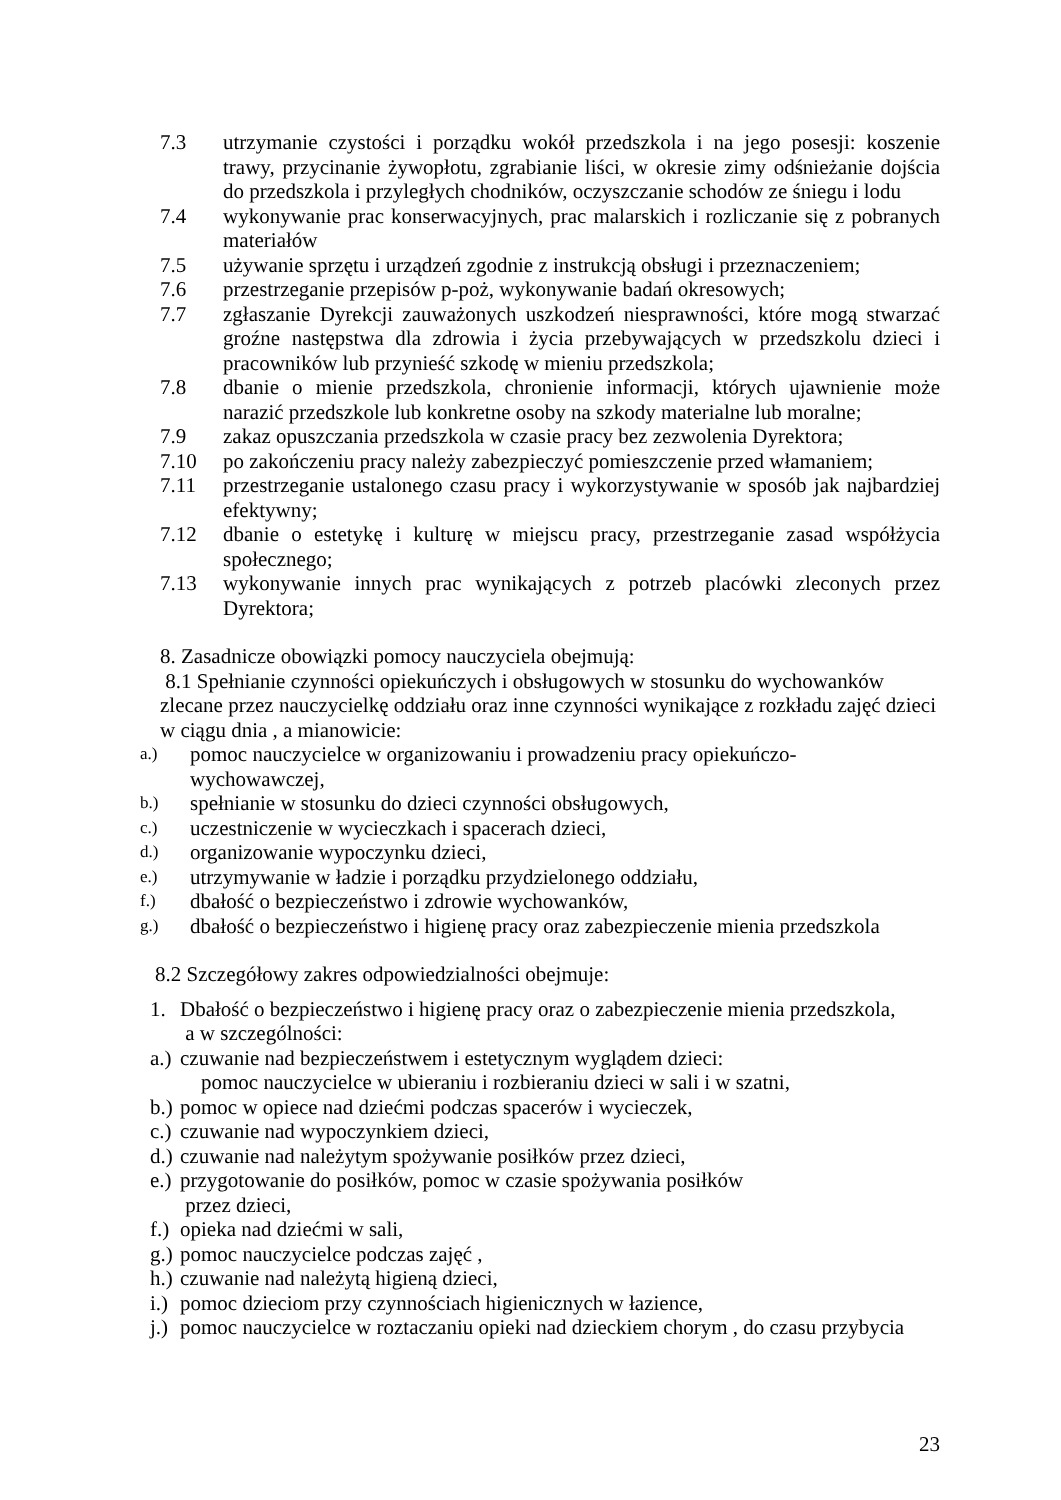7.3 utrzymanie czystości i porządku wokół przedszkola i na jego posesji: koszenie trawy, przycinanie żywopłotu, zgrabianie liści, w okresie zimy odśnieżanie dojścia do przedszkola i przyległych chodników, oczyszczanie schodów ze śniegu i lodu
7.4 wykonywanie prac konserwacyjnych, prac malarskich i rozliczanie się z pobranych materiałów
7.5 używanie sprzętu i urządzeń zgodnie z instrukcją obsługi i przeznaczeniem;
7.6 przestrzeganie przepisów p-poż, wykonywanie badań okresowych;
7.7 zgłaszanie Dyrekcji zauważonych uszkodzeń niesprawności, które mogą stwarzać groźne następstwa dla zdrowia i życia przebywających w przedszkolu dzieci i pracowników lub przynieść szkodę w mieniu przedszkola;
7.8 dbanie o mienie przedszkola, chronienie informacji, których ujawnienie może narazić przedszkole lub konkretne osoby na szkody materialne lub moralne;
7.9 zakaz opuszczania przedszkola w czasie pracy bez zezwolenia Dyrektora;
7.10 po zakończeniu pracy należy zabezpieczyć pomieszczenie przed włamaniem;
7.11 przestrzeganie ustalonego czasu pracy i wykorzystywanie w sposób jak najbardziej efektywny;
7.12 dbanie o estetykę i kulturę w miejscu pracy, przestrzeganie zasad współżycia społecznego;
7.13 wykonywanie innych prac wynikających z potrzeb placówki zleconych przez Dyrektora;
8. Zasadnicze obowiązki pomocy nauczyciela obejmują:
8.1 Spełnianie czynności opiekuńczych i obsługowych w stosunku do wychowanków zlecane przez nauczycielkę oddziału oraz inne czynności wynikające z rozkładu zajęć dzieci w ciągu dnia , a mianowicie:
a.)
pomoc nauczycielce w organizowaniu i prowadzeniu pracy opiekuńczo-
wychowawczej,
b.)
spełnianie w stosunku do dzieci czynności obsługowych,
c.)
uczestniczenie w wycieczkach i spacerach dzieci,
d.)
organizowanie wypoczynku dzieci,
e.)
utrzymywanie w ładzie i porządku przydzielonego oddziału,
f.)
dbałość o bezpieczeństwo i zdrowie wychowanków,
g.)
dbałość o bezpieczeństwo i higienę pracy oraz zabezpieczenie mienia przedszkola
8.2 Szczegółowy zakres odpowiedzialności obejmuje:
1. Dbałość o bezpieczeństwo i higienę pracy oraz o zabezpieczenie mienia przedszkola,
a w szczególności:
a.)
czuwanie nad bezpieczeństwem i estetycznym wyglądem dzieci:
pomoc nauczycielce w ubieraniu i rozbieraniu dzieci w sali i w szatni,
b.)
pomoc w opiece nad dziećmi podczas spacerów i wycieczek,
c.)
czuwanie nad wypoczynkiem dzieci,
d.)
czuwanie nad należytym spożywanie posiłków przez dzieci,
e.)
przygotowanie do posiłków, pomoc w czasie spożywania posiłków
przez dzieci,
f.)
opieka nad dziećmi w sali,
g.)
pomoc nauczycielce podczas zajęć ,
h.)
czuwanie nad należytą higieną dzieci,
i.)
pomoc dzieciom przy czynnościach higienicznych w łazience,
j.)
pomoc nauczycielce w roztaczaniu opieki nad dzieckiem chorym , do czasu przybycia
23